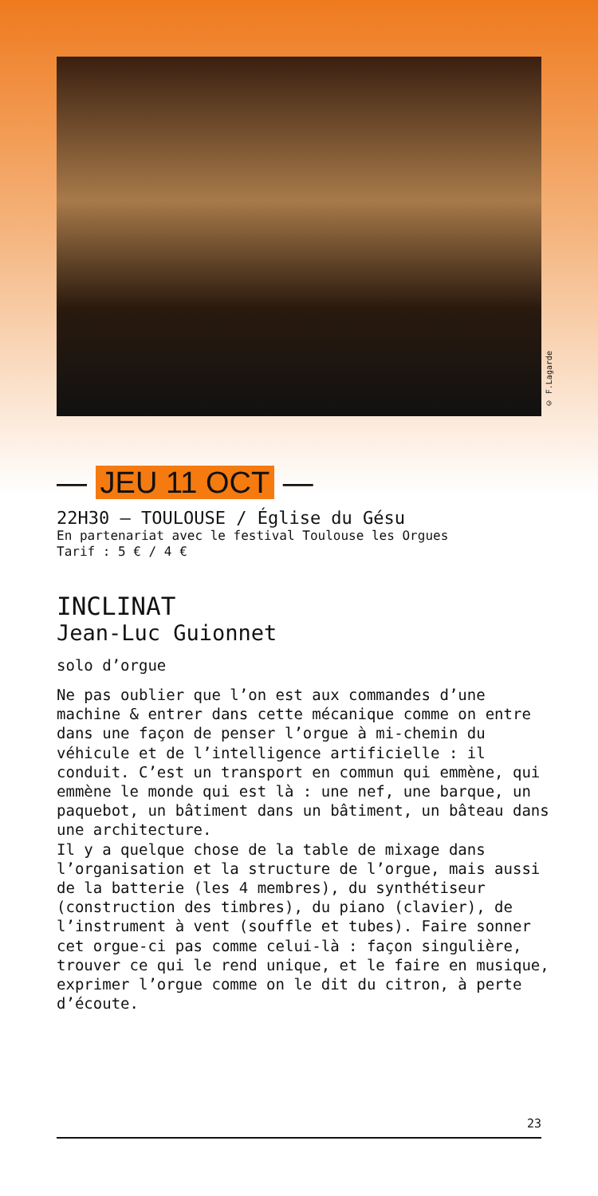© F.Lagarde
— JEU 11 OCT —
22H30 — TOULOUSE / Église du Gésu
En partenariat avec le festival Toulouse les Orgues
Tarif : 5 € / 4 €
INCLINAT
Jean-Luc Guionnet
solo d’orgue
Ne pas oublier que l’on est aux commandes d’une machine & entrer dans cette mécanique comme on entre dans une façon de penser l’orgue à mi-chemin du véhicule et de l’intelligence artificielle : il conduit. C’est un transport en commun qui emmène, qui emmène le monde qui est là : une nef, une barque, un paquebot, un bâtiment dans un bâtiment, un bâteau dans une architecture.
Il y a quelque chose de la table de mixage dans l’organisation et la structure de l’orgue, mais aussi de la batterie (les 4 membres), du synthétiseur (construction des timbres), du piano (clavier), de l’instrument à vent (souffle et tubes). Faire sonner cet orgue-ci pas comme celui-là : façon singulière, trouver ce qui le rend unique, et le faire en musique, exprimer l’orgue comme on le dit du citron, à perte d’écoute.
23